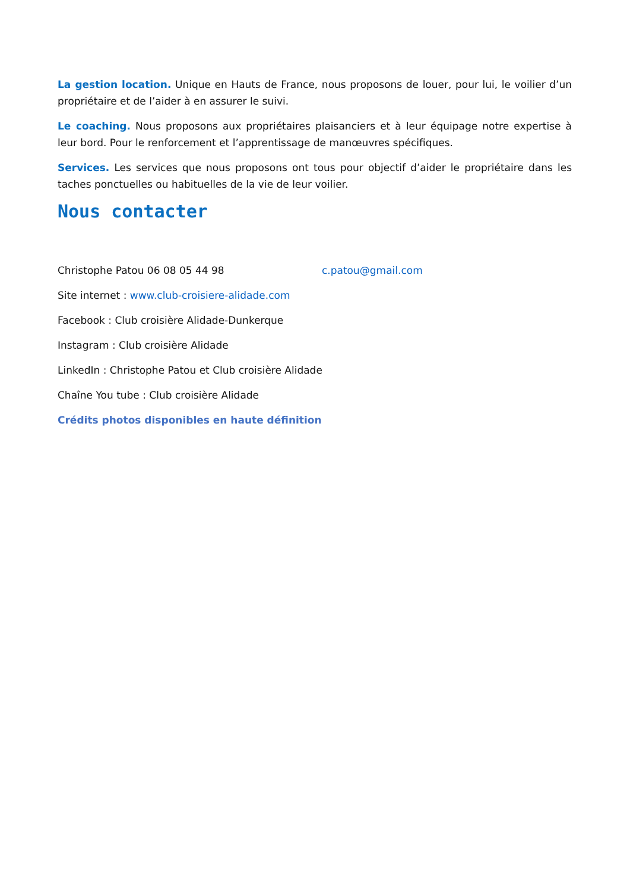La gestion location. Unique en Hauts de France, nous proposons de louer, pour lui, le voilier d’un propriétaire et de l’aider à en assurer le suivi.
Le coaching. Nous proposons aux propriétaires plaisanciers et à leur équipage notre expertise à leur bord. Pour le renforcement et l’apprentissage de manœuvres spécifiques.
Services. Les services que nous proposons ont tous pour objectif d’aider le propriétaire dans les taches ponctuelles ou habituelles de la vie de leur voilier.
Nous contacter
Christophe Patou 06 08 05 44 98 c.patou@gmail.com
Site internet : www.club-croisiere-alidade.com
Facebook : Club croisière Alidade-Dunkerque
Instagram : Club croisière Alidade
LinkedIn : Christophe Patou et Club croisière Alidade
Chaîne You tube : Club croisière Alidade
Crédits photos disponibles en haute définition